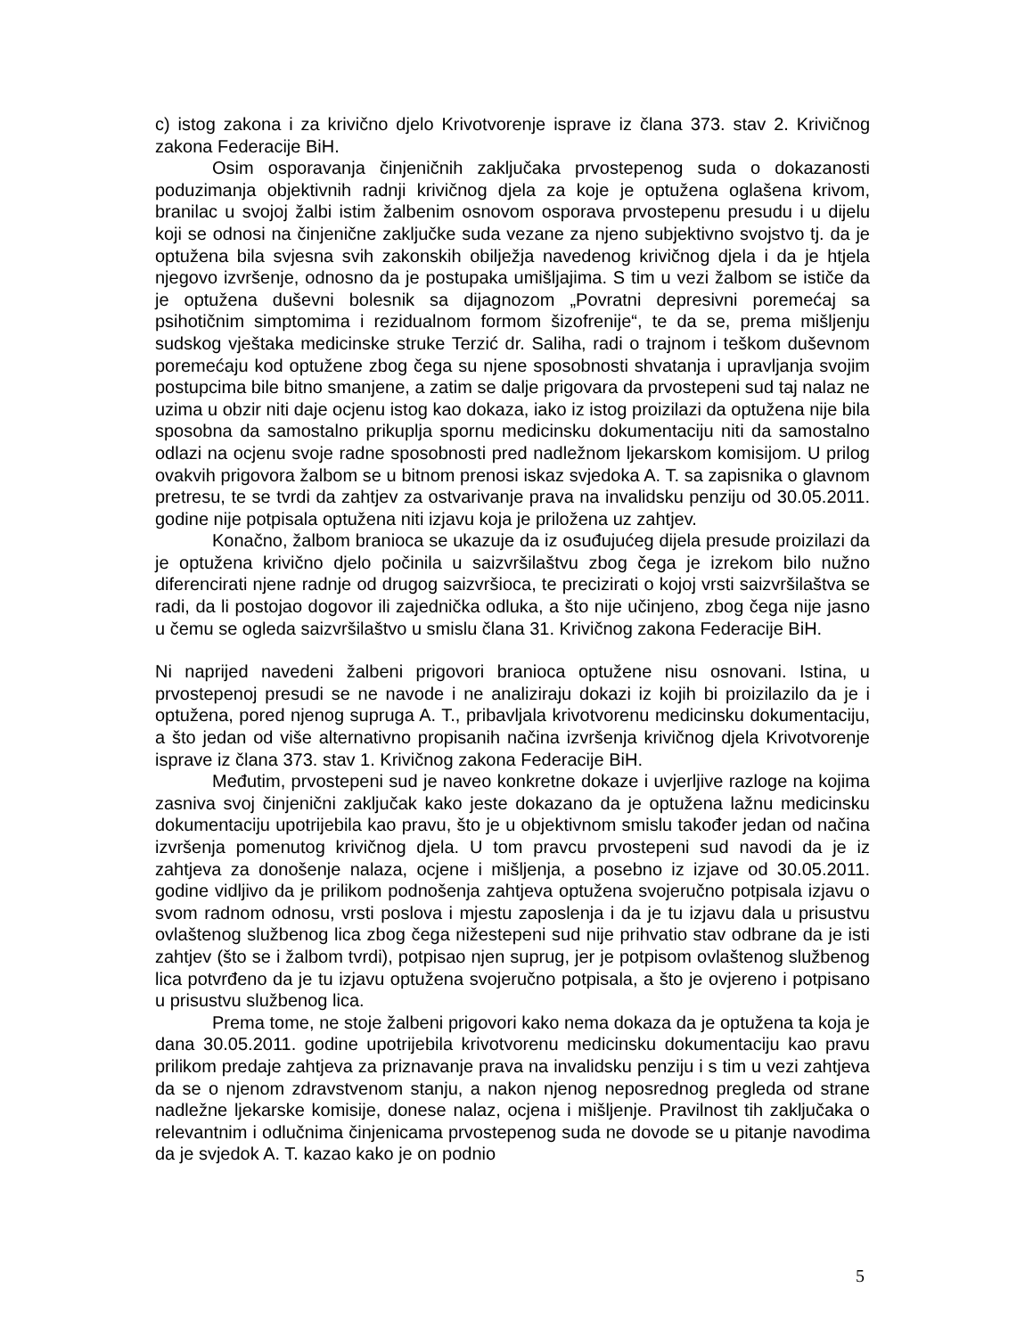c) istog zakona i za krivično djelo Krivotvorenje isprave iz člana 373. stav 2. Krivičnog zakona Federacije BiH.
Osim osporavanja činjeničnih zaključaka prvostepenog suda o dokazanosti poduzimanja objektivnih radnji krivičnog djela za koje je optužena oglašena krivom, branilac u svojoj žalbi istim žalbenim osnovom osporava prvostepenu presudu i u dijelu koji se odnosi na činjenične zaključke suda vezane za njeno subjektivno svojstvo tj. da je optužena bila svjesna svih zakonskih obilježja navedenog krivičnog djela i da je htjela njegovo izvršenje, odnosno da je postupaka umišljajima. S tim u vezi žalbom se ističe da je optužena duševni bolesnik sa dijagnozom „Povratni depresivni poremećaj sa psihotičnim simptomima i rezidualnom formom šizofrenije“, te da se, prema mišljenju sudskog vještaka medicinske struke Terzić dr. Saliha, radi o trajnom i teškom duševnom poremećaju kod optužene zbog čega su njene sposobnosti shvatanja i upravljanja svojim postupcima bile bitno smanjene, a zatim se dalje prigovara da prvostepeni sud taj nalaz ne uzima u obzir niti daje ocjenu istog kao dokaza, iako iz istog proizilazi da optužena nije bila sposobna da samostalno prikuplja spornu medicinsku dokumentaciju niti da samostalno odlazi na ocjenu svoje radne sposobnosti pred nadležnom ljekarskom komisijom. U prilog ovakvih prigovora žalbom se u bitnom prenosi iskaz svjedoka A. T. sa zapisnika o glavnom pretresu, te se tvrdi da zahtjev za ostvarivanje prava na invalidsku penziju od 30.05.2011. godine nije potpisala optužena niti izjavu koja je priložena uz zahtjev.
Konačno, žalbom branioca se ukazuje da iz osuđujućeg dijela presude proizilazi da je optužena krivično djelo počinila u saizvršilaštvu zbog čega je izrekom bilo nužno diferencirati njene radnje od drugog saizvršioca, te precizirati o kojoj vrsti saizvršilaštva se radi, da li postojao dogovor ili zajednička odluka, a što nije učinjeno, zbog čega nije jasno u čemu se ogleda saizvršilaštvo u smislu člana 31. Krivičnog zakona Federacije BiH.
Ni naprijed navedeni žalbeni prigovori branioca optužene nisu osnovani. Istina, u prvostepenoj presudi se ne navode i ne analiziraju dokazi iz kojih bi proizilazilo da je i optužena, pored njenog supruga A. T., pribavljala krivotvorenu medicinsku dokumentaciju, a što jedan od više alternativno propisanih načina izvršenja krivičnog djela Krivotvorenje isprave iz člana 373. stav 1. Krivičnog zakona Federacije BiH.
Međutim, prvostepeni sud je naveo konkretne dokaze i uvjerljive razloge na kojima zasniva svoj činjenični zaključak kako jeste dokazano da je optužena lažnu medicinsku dokumentaciju upotrijebila kao pravu, što je u objektivnom smislu također jedan od načina izvršenja pomenutog krivičnog djela. U tom pravcu prvostepeni sud navodi da je iz zahtjeva za donošenje nalaza, ocjene i mišljenja, a posebno iz izjave od 30.05.2011. godine vidljivo da je prilikom podnošenja zahtjeva optužena svojeručno potpisala izjavu o svom radnom odnosu, vrsti poslova i mjestu zaposlenja i da je tu izjavu dala u prisustvu ovlaštenog službenog lica zbog čega nižestepeni sud nije prihvatio stav odbrane da je isti zahtjev (što se i žalbom tvrdi), potpisao njen suprug, jer je potpisom ovlaštenog službenog lica potvrđeno da je tu izjavu optužena svojeručno potpisala, a što je ovjereno i potpisano u prisustvu službenog lica.
Prema tome, ne stoje žalbeni prigovori kako nema dokaza da je optužena ta koja je dana 30.05.2011. godine upotrijebila krivotvorenu medicinsku dokumentaciju kao pravu prilikom predaje zahtjeva za priznavanje prava na invalidsku penziju i s tim u vezi zahtjeva da se o njenom zdravstvenom stanju, a nakon njenog neposrednog pregleda od strane nadležne ljekarske komisije, donese nalaz, ocjena i mišljenje. Pravilnost tih zaključaka o relevantnim i odlučnima činjenicama prvostepenog suda ne dovode se u pitanje navodima da je svjedok A. T. kazao kako je on podnio
5